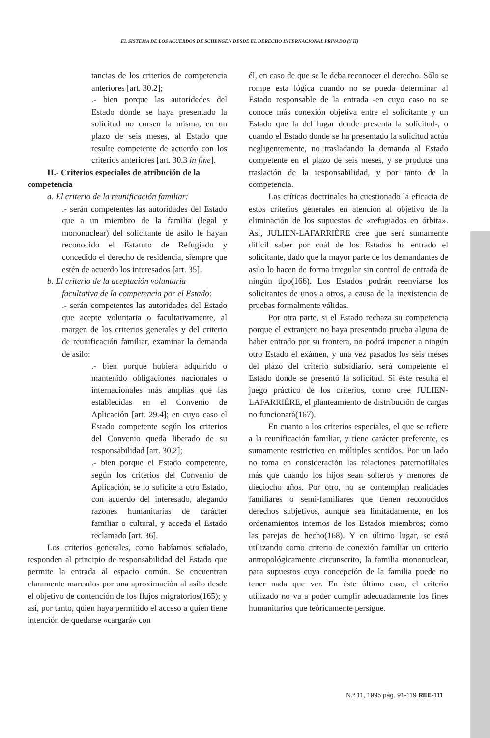EL SISTEMA DE LOS ACUERDOS DE SCHENGEN DESDE EL DERECHO INTERNACIONAL PRIVADO (Y II)
tancias de los criterios de competencia anteriores [art. 30.2];
.- bien porque las autoridedes del Estado donde se haya presentado la solicitud no cursen la misma, en un plazo de seis meses, al Estado que resulte competente de acuerdo con los criterios anteriores [art. 30.3 in fine].
II.- Criterios especiales de atribución de la
competencia
a. El criterio de la reunificación familiar:
.- serán competentes las autoridades del Estado que a un miembro de la familia (legal y mononuclear) del solicitante de asilo le hayan reconocido el Estatuto de Refugiado y concedido el derecho de residencia, siempre que estén de acuerdo los interesados [art. 35].
b. El criterio de la aceptación voluntaria
facultativa de la competencia por el Estado:
.- serán competentes las autoridades del Estado que acepte voluntaria o facultativamente, al margen de los criterios generales y del criterio de reunificación familiar, examinar la demanda de asilo:
.- bien porque hubiera adquirido o mantenido obligaciones nacionales o internacionales más amplias que las establecidas en el Convenio de Aplicación [art. 29.4]; en cuyo caso el Estado competente según los criterios del Convenio queda liberado de su responsabilidad [art. 30.2];
.- bien porque el Estado competente, según los criterios del Convenio de Aplicación, se lo solicite a otro Estado, con acuerdo del interesado, alegando razones humanitarias de carácter familiar o cultural, y acceda el Estado reclamado [art. 36].
Los criterios generales, como habíamos señalado, responden al principio de responsabilidad del Estado que permite la entrada al espacio común. Se encuentran claramente marcados por una aproximación al asilo desde el objetivo de contención de los flujos migratorios(165); y así, por tanto, quien haya permitido el acceso a quien tiene intención de quedarse «cargará» con
él, en caso de que se le deba reconocer el derecho. Sólo se rompe esta lógica cuando no se pueda determinar al Estado responsable de la entrada -en cuyo caso no se conoce más conexión objetiva entre el solicitante y un Estado que la del lugar donde presenta la solicitud-, o cuando el Estado donde se ha presentado la solicitud actúa negligentemente, no trasladando la demanda al Estado competente en el plazo de seis meses, y se produce una traslación de la responsabilidad, y por tanto de la competencia.
Las críticas doctrinales ha cuestionado la eficacia de estos criterios generales en atención al objetivo de la eliminación de los supuestos de «refugiados en órbita». Así, JULIEN-LAFARRIÈRE cree que será sumamente difícil saber por cuál de los Estados ha entrado el solicitante, dado que la mayor parte de los demandantes de asilo lo hacen de forma irregular sin control de entrada de ningún tipo(166). Los Estados podrán reenviarse los solicitantes de unos a otros, a causa de la inexistencia de pruebas formalmente válidas.
Por otra parte, si el Estado rechaza su competencia porque el extranjero no haya presentado prueba alguna de haber entrado por su frontera, no podrá imponer a ningún otro Estado el exámen, y una vez pasados los seis meses del plazo del criterio subsidiario, será competente el Estado donde se presentó la solicitud. Si éste resulta el juego práctico de los criterios, como cree JULIEN-LAFARRIÈRE, el planteamiento de distribución de cargas no funcionará(167).
En cuanto a los criterios especiales, el que se refiere a la reunificación familiar, y tiene carácter preferente, es sumamente restrictivo en múltiples sentidos. Por un lado no toma en consideración las relaciones paternofiliales más que cuando los hijos sean solteros y menores de dieciocho años. Por otro, no se contemplan realidades familiares o semi-familiares que tienen reconocidos derechos subjetivos, aunque sea limitadamente, en los ordenamientos internos de los Estados miembros; como las parejas de hecho(168). Y en último lugar, se está utilizando como criterio de conexión familiar un criterio antropológicamente circunscrito, la familia mononuclear, para supuestos cuya concepción de la familia puede no tener nada que ver. En éste último caso, el criterio utilizado no va a poder cumplir adecuadamente los fines humanitarios que teóricamente persigue.
N.º 11, 1995 pág. 91-119 REE-111